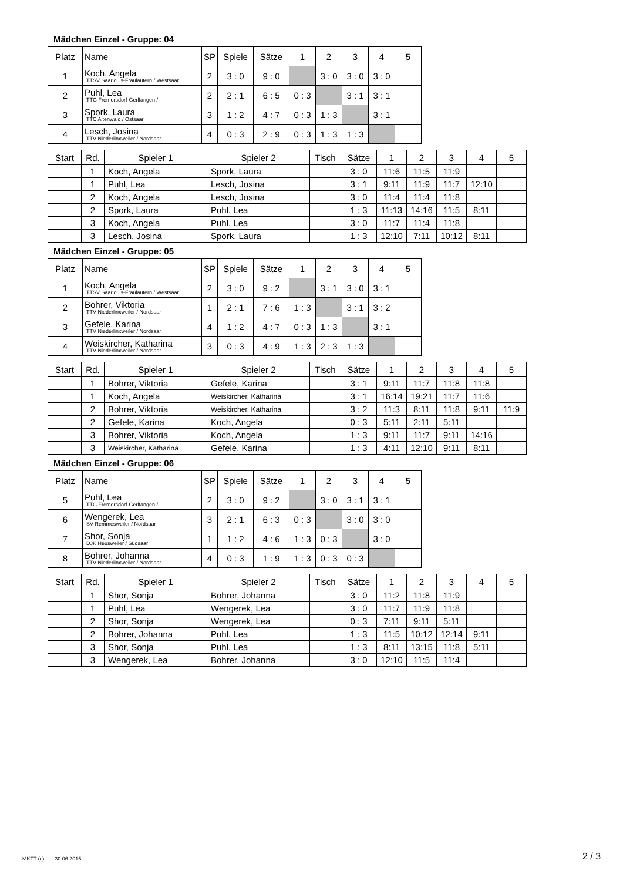Mädchen Einzel - Gruppe: 04
| Platz | Name | SP | Spiele | Sätze | 1 | 2 | 3 | 4 | 5 |
| --- | --- | --- | --- | --- | --- | --- | --- | --- | --- |
| 1 | Koch, Angela TTSV Saarlouis-Fraulautern / Westsaar | 2 | 3 : 0 | 9 : 0 | | 3 : 0 | 3 : 0 | 3 : 0 | |
| 2 | Puhl, Lea TTG Fremersdorf-Gerlfangen / | 2 | 2 : 1 | 6 : 5 | 0 : 3 | | 3 : 1 | 3 : 1 | |
| 3 | Spork, Laura TTC Altenwald / Ostsaar | 3 | 1 : 2 | 4 : 7 | 0 : 3 | 1 : 3 | | 3 : 1 | |
| 4 | Lesch, Josina TTV Niederlinxweiler / Nordsaar | 4 | 0 : 3 | 2 : 9 | 0 : 3 | 1 : 3 | 1 : 3 | | |
| Start | Rd. | Spieler 1 | Spieler 2 | Tisch | Sätze | 1 | 2 | 3 | 4 | 5 |
| --- | --- | --- | --- | --- | --- | --- | --- | --- | --- | --- |
| | 1 | Koch, Angela | Spork, Laura | | 3 : 0 | 11:6 | 11:5 | 11:9 | | |
| | 1 | Puhl, Lea | Lesch, Josina | | 3 : 1 | 9:11 | 11:9 | 11:7 | 12:10 | |
| | 2 | Koch, Angela | Lesch, Josina | | 3 : 0 | 11:4 | 11:4 | 11:8 | | |
| | 2 | Spork, Laura | Puhl, Lea | | 1 : 3 | 11:13 | 14:16 | 11:5 | 8:11 | |
| | 3 | Koch, Angela | Puhl, Lea | | 3 : 0 | 11:7 | 11:4 | 11:8 | | |
| | 3 | Lesch, Josina | Spork, Laura | | 1 : 3 | 12:10 | 7:11 | 10:12 | 8:11 | |
Mädchen Einzel - Gruppe: 05
| Platz | Name | SP | Spiele | Sätze | 1 | 2 | 3 | 4 | 5 |
| --- | --- | --- | --- | --- | --- | --- | --- | --- | --- |
| 1 | Koch, Angela TTSV Saarlouis-Fraulautern / Westsaar | 2 | 3 : 0 | 9 : 2 | | 3 : 1 | 3 : 0 | 3 : 1 | |
| 2 | Bohrer, Viktoria TTV Niederlinxweiler / Nordsaar | 1 | 2 : 1 | 7 : 6 | 1 : 3 | | 3 : 1 | 3 : 2 | |
| 3 | Gefele, Karina TTV Niederlinxweiler / Nordsaar | 4 | 1 : 2 | 4 : 7 | 0 : 3 | 1 : 3 | | 3 : 1 | |
| 4 | Weiskircher, Katharina TTV Niederlinxweiler / Nordsaar | 3 | 0 : 3 | 4 : 9 | 1 : 3 | 2 : 3 | 1 : 3 | | |
| Start | Rd. | Spieler 1 | Spieler 2 | Tisch | Sätze | 1 | 2 | 3 | 4 | 5 |
| --- | --- | --- | --- | --- | --- | --- | --- | --- | --- | --- |
| | 1 | Bohrer, Viktoria | Gefele, Karina | | 3 : 1 | 9:11 | 11:7 | 11:8 | 11:8 | |
| | 1 | Koch, Angela | Weiskircher, Katharina | | 3 : 1 | 16:14 | 19:21 | 11:7 | 11:6 | |
| | 2 | Bohrer, Viktoria | Weiskircher, Katharina | | 3 : 2 | 11:3 | 8:11 | 11:8 | 9:11 | 11:9 |
| | 2 | Gefele, Karina | Koch, Angela | | 0 : 3 | 5:11 | 2:11 | 5:11 | | |
| | 3 | Bohrer, Viktoria | Koch, Angela | | 1 : 3 | 9:11 | 11:7 | 9:11 | 14:16 | |
| | 3 | Weiskircher, Katharina | Gefele, Karina | | 1 : 3 | 4:11 | 12:10 | 9:11 | 8:11 | |
Mädchen Einzel - Gruppe: 06
| Platz | Name | SP | Spiele | Sätze | 1 | 2 | 3 | 4 | 5 |
| --- | --- | --- | --- | --- | --- | --- | --- | --- | --- |
| 5 | Puhl, Lea TTG Fremersdorf-Gerlfangen / | 2 | 3 : 0 | 9 : 2 | | 3 : 0 | 3 : 1 | 3 : 1 | |
| 6 | Wengerek, Lea SV Remmesweiler / Nordsaar | 3 | 2 : 1 | 6 : 3 | 0 : 3 | | 3 : 0 | 3 : 0 | |
| 7 | Shor, Sonja DJK Heusweiler / Südsaar | 1 | 1 : 2 | 4 : 6 | 1 : 3 | 0 : 3 | | 3 : 0 | |
| 8 | Bohrer, Johanna TTV Niederlinxweiler / Nordsaar | 4 | 0 : 3 | 1 : 9 | 1 : 3 | 0 : 3 | 0 : 3 | | |
| Start | Rd. | Spieler 1 | Spieler 2 | Tisch | Sätze | 1 | 2 | 3 | 4 | 5 |
| --- | --- | --- | --- | --- | --- | --- | --- | --- | --- | --- |
| | 1 | Shor, Sonja | Bohrer, Johanna | | 3 : 0 | 11:2 | 11:8 | 11:9 | | |
| | 1 | Puhl, Lea | Wengerek, Lea | | 3 : 0 | 11:7 | 11:9 | 11:8 | | |
| | 2 | Shor, Sonja | Wengerek, Lea | | 0 : 3 | 7:11 | 9:11 | 5:11 | | |
| | 2 | Bohrer, Johanna | Puhl, Lea | | 1 : 3 | 11:5 | 10:12 | 12:14 | 9:11 | |
| | 3 | Shor, Sonja | Puhl, Lea | | 1 : 3 | 8:11 | 13:15 | 11:8 | 5:11 | |
| | 3 | Wengerek, Lea | Bohrer, Johanna | | 3 : 0 | 12:10 | 11:5 | 11:4 | | |
MKTT (c) - 30.06.2015 2 / 3